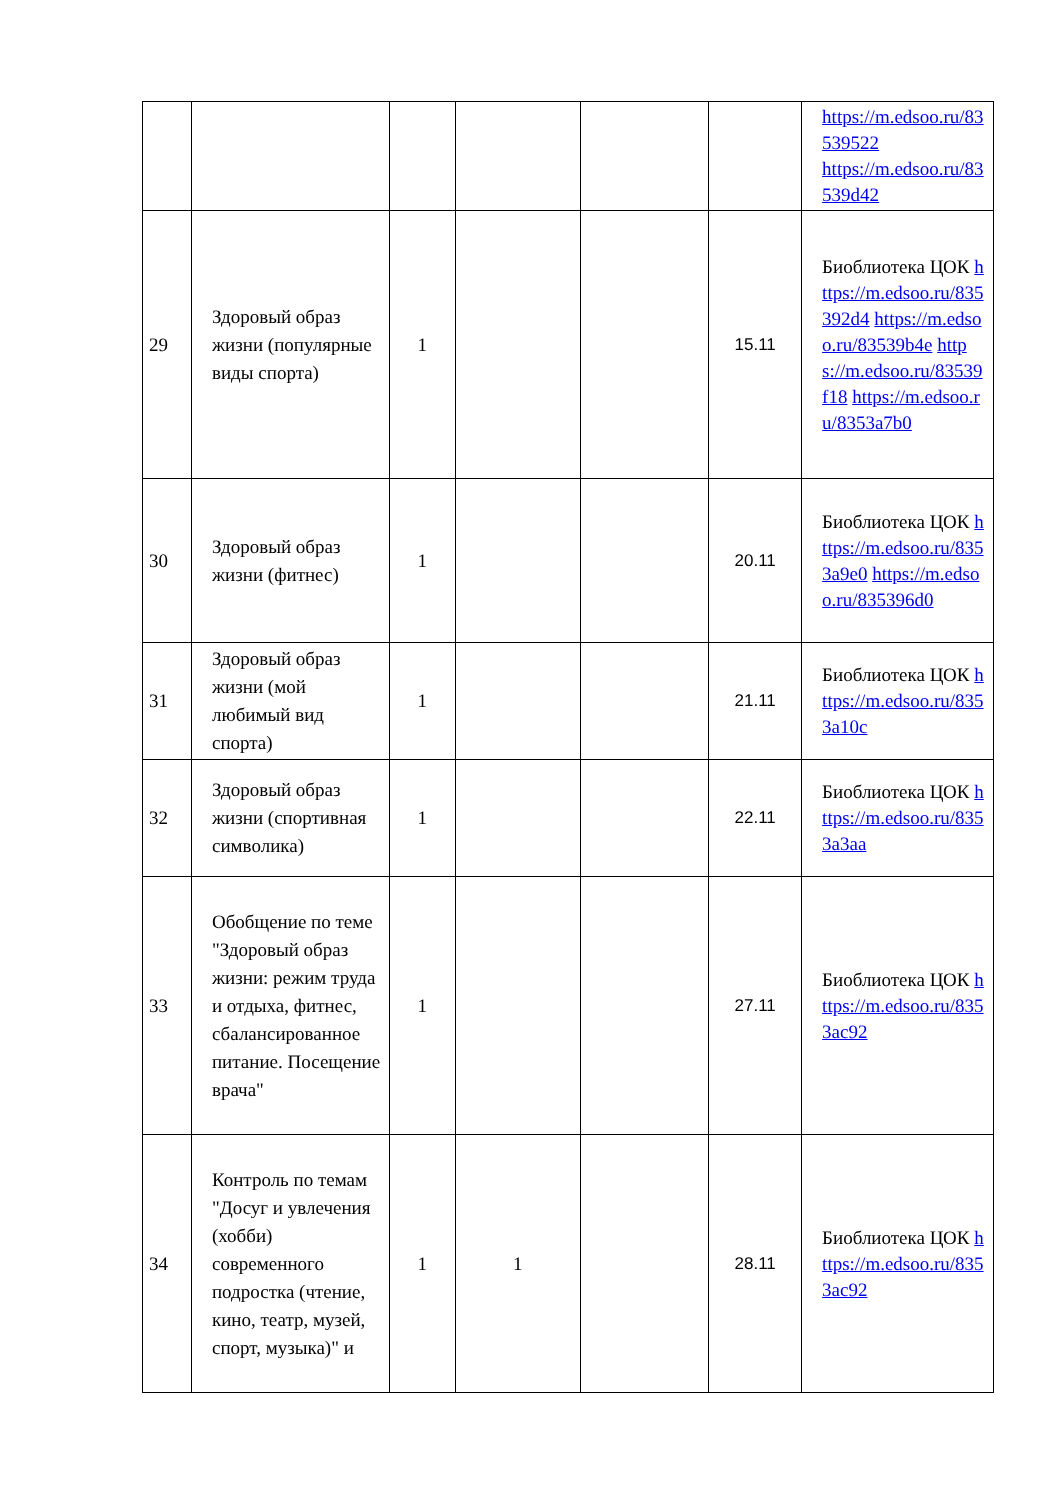| | | | | | | https://m.edsoo.ru/83539522 https://m.edsoo.ru/83539d42 |
| 29 | Здоровый образ жизни (популярные виды спорта) | 1 | | | 15.11 | Биоблиотека ЦОК https://m.edsoo.ru/835392d4 https://m.edsoo.ru/83539b4e https://m.edsoo.ru/83539f18 https://m.edsoo.ru/8353a7b0 |
| 30 | Здоровый образ жизни (фитнес) | 1 | | | 20.11 | Биоблиотека ЦОК https://m.edsoo.ru/8353a9e0 https://m.edsoo.ru/835396d0 |
| 31 | Здоровый образ жизни (мой любимый вид спорта) | 1 | | | 21.11 | Биоблиотека ЦОК https://m.edsoo.ru/8353a10c |
| 32 | Здоровый образ жизни (спортивная символика) | 1 | | | 22.11 | Биоблиотека ЦОК https://m.edsoo.ru/8353a3aa |
| 33 | Обобщение по теме "Здоровый образ жизни: режим труда и отдыха, фитнес, сбалансированное питание. Посещение врача" | 1 | | | 27.11 | Биоблиотека ЦОК https://m.edsoo.ru/8353ac92 |
| 34 | Контроль по темам "Досуг и увлечения (хобби) современного подростка (чтение, кино, театр, музей, спорт, музыка)" и | 1 | 1 | | 28.11 | Биоблиотека ЦОК https://m.edsoo.ru/8353ac92 |